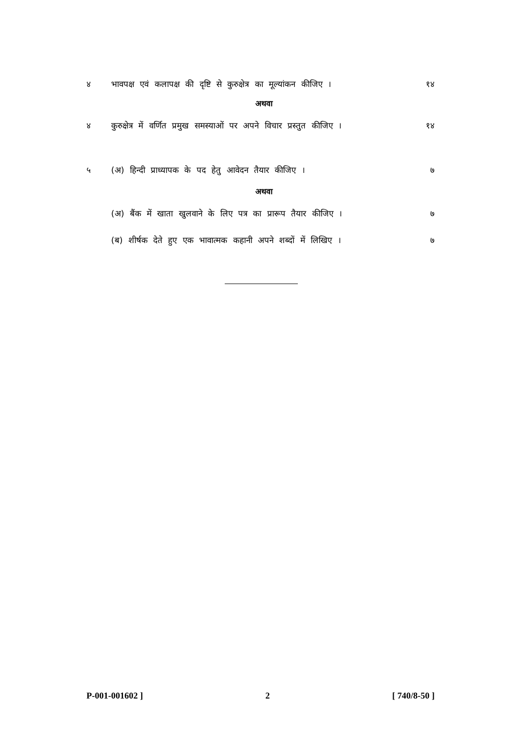४ भावपक्ष एवं कलापक्ष की दृष्टि से कुरुक्षेत्र का मूल्यांकन कीजिए । १४
अथवा
४ कुरुक्षेत्र में वर्णित प्रमुख समस्याओं पर अपने विचार प्रस्तुत कीजिए । १४
५ (अ) हिन्दी प्राध्यापक के पद हेतु आवेदन तैयार कीजिए । ७
अथवा
(अ) बैंक में खाता खुलवाने के लिए पत्र का प्रारूप तैयार कीजिए । ७
(ब) शीर्षक देते हुए एक भावात्मक कहानी अपने शब्दों में लिखिए । ७
P-001-001602 ] 2 [ 740/8-50 ]